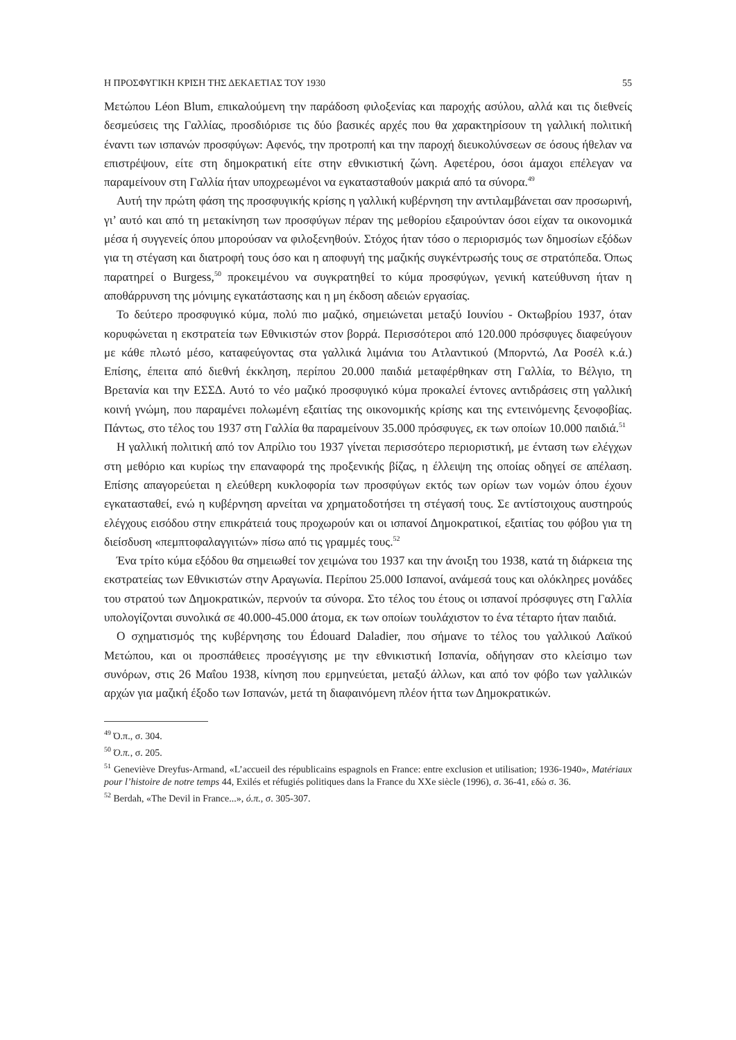Η ΠΡΟΣΦΥΓΙΚΗ ΚΡΙΣΗ ΤΗΣ ΔΕΚΑΕΤΙΑΣ ΤΟΥ 1930 55
Μετώπου Léon Blum, επικαλούμενη την παράδοση φιλοξενίας και παροχής ασύλου, αλλά και τις διεθνείς δεσμεύσεις της Γαλλίας, προσδιόρισε τις δύο βασικές αρχές που θα χαρακτηρίσουν τη γαλλική πολιτική έναντι των ισπανών προσφύγων: Αφενός, την προτροπή και την παροχή διευκολύνσεων σε όσους ήθελαν να επιστρέψουν, είτε στη δημοκρατική είτε στην εθνικιστική ζώνη. Αφετέρου, όσοι άμαχοι επέλεγαν να παραμείνουν στη Γαλλία ήταν υποχρεωμένοι να εγκατασταθούν μακριά από τα σύνορα.<sup>49</sup>
Αυτή την πρώτη φάση της προσφυγικής κρίσης η γαλλική κυβέρνηση την αντιλαμβάνεται σαν προσωρινή, γι’ αυτό και από τη μετακίνηση των προσφύγων πέραν της μεθορίου εξαιρούνταν όσοι είχαν τα οικονομικά μέσα ή συγγενείς όπου μπορούσαν να φιλοξενηθούν. Στόχος ήταν τόσο ο περιορισμός των δημοσίων εξόδων για τη στέγαση και διατροφή τους όσο και η αποφυγή της μαζικής συγκέντρωσής τους σε στρατόπεδα. Όπως παρατηρεί ο Burgess,<sup>50</sup> προκειμένου να συγκρατηθεί το κύμα προσφύγων, γενική κατεύθυνση ήταν η αποθάρρυνση της μόνιμης εγκατάστασης και η μη έκδοση αδειών εργασίας.
Το δεύτερο προσφυγικό κύμα, πολύ πιο μαζικό, σημειώνεται μεταξύ Ιουνίου - Οκτωβρίου 1937, όταν κορυφώνεται η εκστρατεία των Εθνικιστών στον βορρά. Περισσότεροι από 120.000 πρόσφυγες διαφεύγουν με κάθε πλωτό μέσο, καταφεύγοντας στα γαλλικά λιμάνια του Ατλαντικού (Μπορντώ, Λα Ροσέλ κ.ά.) Επίσης, έπειτα από διεθνή έκκληση, περίπου 20.000 παιδιά μεταφέρθηκαν στη Γαλλία, το Βέλγιο, τη Βρετανία και την ΕΣΣΔ. Αυτό το νέο μαζικό προσφυγικό κύμα προκαλεί έντονες αντιδράσεις στη γαλλική κοινή γνώμη, που παραμένει πολωμένη εξαιτίας της οικονομικής κρίσης και της εντεινόμενης ξενοφοβίας. Πάντως, στο τέλος του 1937 στη Γαλλία θα παραμείνουν 35.000 πρόσφυγες, εκ των οποίων 10.000 παιδιά.<sup>51</sup>
Η γαλλική πολιτική από τον Απρίλιο του 1937 γίνεται περισσότερο περιοριστική, με ένταση των ελέγχων στη μεθόριο και κυρίως την επαναφορά της προξενικής βίζας, η έλλειψη της οποίας οδηγεί σε απέλαση. Επίσης απαγορεύεται η ελεύθερη κυκλοφορία των προσφύγων εκτός των ορίων των νομών όπου έχουν εγκατασταθεί, ενώ η κυβέρνηση αρνείται να χρηματοδοτήσει τη στέγασή τους. Σε αντίστοιχους αυστηρούς ελέγχους εισόδου στην επικράτειά τους προχωρούν και οι ισπανοί Δημοκρατικοί, εξαιτίας του φόβου για τη διείσδυση «πεμπτοφαλαγγιτών» πίσω από τις γραμμές τους.<sup>52</sup>
Ένα τρίτο κύμα εξόδου θα σημειωθεί τον χειμώνα του 1937 και την άνοιξη του 1938, κατά τη διάρκεια της εκστρατείας των Εθνικιστών στην Αραγωνία. Περίπου 25.000 Ισπανοί, ανάμεσά τους και ολόκληρες μονάδες του στρατού των Δημοκρατικών, περνούν τα σύνορα. Στο τέλος του έτους οι ισπανοί πρόσφυγες στη Γαλλία υπολογίζονται συνολικά σε 40.000-45.000 άτομα, εκ των οποίων τουλάχιστον το ένα τέταρτο ήταν παιδιά.
Ο σχηματισμός της κυβέρνησης του Édouard Daladier, που σήμανε το τέλος του γαλλικού Λαϊκού Μετώπου, και οι προσπάθειες προσέγγισης με την εθνικιστική Ισπανία, οδήγησαν στο κλείσιμο των συνόρων, στις 26 Μαΐου 1938, κίνηση που ερμηνεύεται, μεταξύ άλλων, και από τον φόβο των γαλλικών αρχών για μαζική έξοδο των Ισπανών, μετά τη διαφαινόμενη πλέον ήττα των Δημοκρατικών.
<sup>49</sup> Ό.π., σ. 304.
<sup>50</sup> Ό.π., σ. 205.
<sup>51</sup> Geneviève Dreyfus-Armand, «L’accueil des républicains espagnols en France: entre exclusion et utilisation; 1936-1940», Matériaux pour l’histoire de notre temps 44, Exilés et réfugiés politiques dans la France du XXe siècle (1996), σ. 36-41, εδώ σ. 36.
<sup>52</sup> Berdah, «The Devil in France...», ό.π., σ. 305-307.